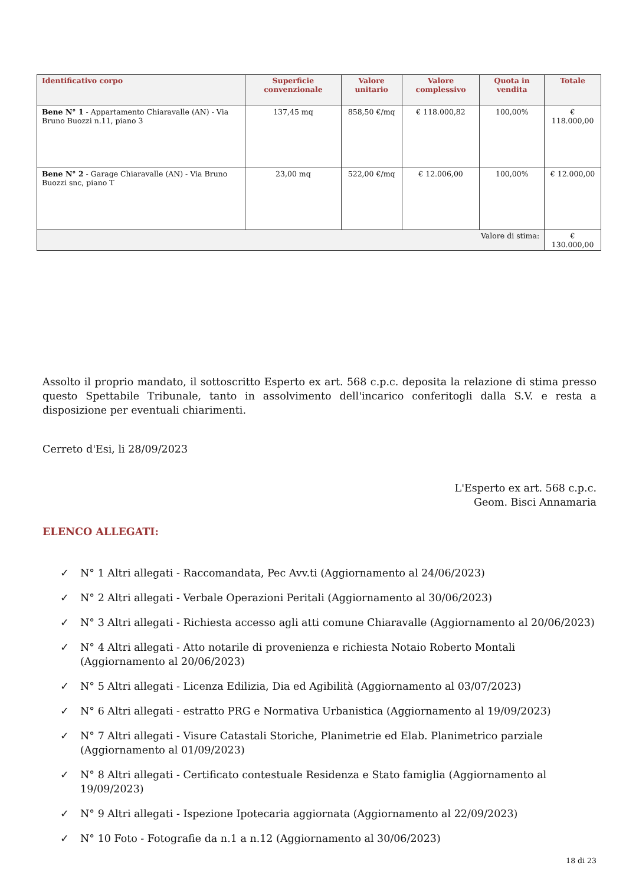| Identificativo corpo | Superficie convenzionale | Valore unitario | Valore complessivo | Quota in vendita | Totale |
| --- | --- | --- | --- | --- | --- |
| Bene N° 1 - Appartamento Chiaravalle (AN) - Via Bruno Buozzi n.11, piano 3 | 137,45 mq | 858,50 €/mq | € 118.000,82 | 100,00% | € 118.000,00 |
| Bene N° 2 - Garage Chiaravalle (AN) - Via Bruno Buozzi snc, piano T | 23,00 mq | 522,00 €/mq | € 12.006,00 | 100,00% | € 12.000,00 |
| Valore di stima: | | | | | € 130.000,00 |
Assolto il proprio mandato, il sottoscritto Esperto ex art. 568 c.p.c. deposita la relazione di stima presso questo Spettabile Tribunale, tanto in assolvimento dell'incarico conferitogli dalla S.V. e resta a disposizione per eventuali chiarimenti.
Cerreto d'Esi, li 28/09/2023
L'Esperto ex art. 568 c.p.c.
Geom. Bisci Annamaria
ELENCO ALLEGATI:
✓ N° 1 Altri allegati - Raccomandata, Pec Avv.ti (Aggiornamento al 24/06/2023)
✓ N° 2 Altri allegati - Verbale Operazioni Peritali (Aggiornamento al 30/06/2023)
✓ N° 3 Altri allegati - Richiesta accesso agli atti comune Chiaravalle (Aggiornamento al 20/06/2023)
✓ N° 4 Altri allegati - Atto notarile di provenienza e richiesta Notaio Roberto Montali (Aggiornamento al 20/06/2023)
✓ N° 5 Altri allegati - Licenza Edilizia, Dia ed Agibilità (Aggiornamento al 03/07/2023)
✓ N° 6 Altri allegati - estratto PRG e Normativa Urbanistica (Aggiornamento al 19/09/2023)
✓ N° 7 Altri allegati - Visure Catastali Storiche, Planimetrie ed Elab. Planimetrico parziale (Aggiornamento al 01/09/2023)
✓ N° 8 Altri allegati - Certificato contestuale Residenza e Stato famiglia (Aggiornamento al 19/09/2023)
✓ N° 9 Altri allegati - Ispezione Ipotecaria aggiornata (Aggiornamento al 22/09/2023)
✓ N° 10 Foto - Fotografie da n.1 a n.12 (Aggiornamento al 30/06/2023)
18 di 23